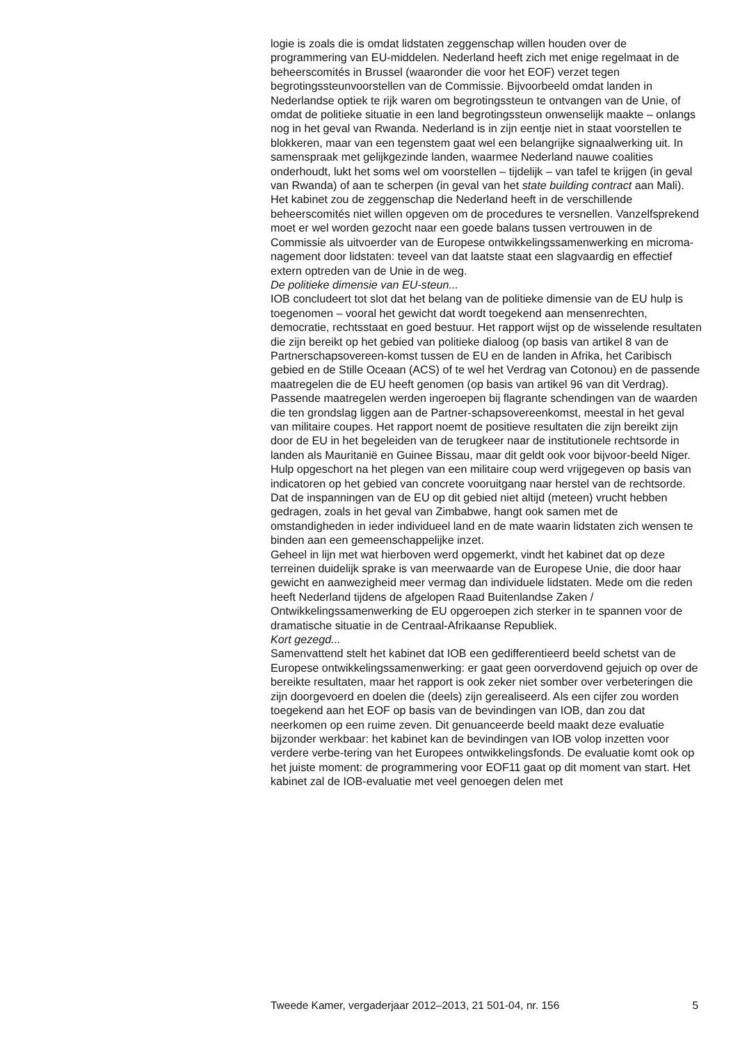logie is zoals die is omdat lidstaten zeggenschap willen houden over de programmering van EU-middelen. Nederland heeft zich met enige regelmaat in de beheerscomités in Brussel (waaronder die voor het EOF) verzet tegen begrotingssteunvoorstellen van de Commissie. Bijvoorbeeld omdat landen in Nederlandse optiek te rijk waren om begrotingssteun te ontvangen van de Unie, of omdat de politieke situatie in een land begrotingssteun onwenselijk maakte – onlangs nog in het geval van Rwanda. Nederland is in zijn eentje niet in staat voorstellen te blokkeren, maar van een tegenstem gaat wel een belangrijke signaalwerking uit. In samenspraak met gelijkgezinde landen, waarmee Nederland nauwe coalities onderhoudt, lukt het soms wel om voorstellen – tijdelijk – van tafel te krijgen (in geval van Rwanda) of aan te scherpen (in geval van het state building contract aan Mali). Het kabinet zou de zeggenschap die Nederland heeft in de verschillende beheerscomités niet willen opgeven om de procedures te versnellen. Vanzelfsprekend moet er wel worden gezocht naar een goede balans tussen vertrouwen in de Commissie als uitvoerder van de Europese ontwikkelingssamenwerking en microma-nagement door lidstaten: teveel van dat laatste staat een slagvaardig en effectief extern optreden van de Unie in de weg.
De politieke dimensie van EU-steun...
IOB concludeert tot slot dat het belang van de politieke dimensie van de EU hulp is toegenomen – vooral het gewicht dat wordt toegekend aan mensenrechten, democratie, rechtsstaat en goed bestuur. Het rapport wijst op de wisselende resultaten die zijn bereikt op het gebied van politieke dialoog (op basis van artikel 8 van de Partnerschapsovereen-komst tussen de EU en de landen in Afrika, het Caribisch gebied en de Stille Oceaan (ACS) of te wel het Verdrag van Cotonou) en de passende maatregelen die de EU heeft genomen (op basis van artikel 96 van dit Verdrag). Passende maatregelen werden ingeroepen bij flagrante schendingen van de waarden die ten grondslag liggen aan de Partner-schapsovereenkomst, meestal in het geval van militaire coupes. Het rapport noemt de positieve resultaten die zijn bereikt zijn door de EU in het begeleiden van de terugkeer naar de institutionele rechtsorde in landen als Mauritanië en Guinee Bissau, maar dit geldt ook voor bijvoor-beeld Niger. Hulp opgeschort na het plegen van een militaire coup werd vrijgegeven op basis van indicatoren op het gebied van concrete vooruitgang naar herstel van de rechtsorde. Dat de inspanningen van de EU op dit gebied niet altijd (meteen) vrucht hebben gedragen, zoals in het geval van Zimbabwe, hangt ook samen met de omstandigheden in ieder individueel land en de mate waarin lidstaten zich wensen te binden aan een gemeenschappelijke inzet.
Geheel in lijn met wat hierboven werd opgemerkt, vindt het kabinet dat op deze terreinen duidelijk sprake is van meerwaarde van de Europese Unie, die door haar gewicht en aanwezigheid meer vermag dan individuele lidstaten. Mede om die reden heeft Nederland tijdens de afgelopen Raad Buitenlandse Zaken / Ontwikkelingssamenwerking de EU opgeroepen zich sterker in te spannen voor de dramatische situatie in de Centraal-Afrikaanse Republiek.
Kort gezegd...
Samenvattend stelt het kabinet dat IOB een gedifferentieerd beeld schetst van de Europese ontwikkelingssamenwerking: er gaat geen oorverdovend gejuich op over de bereikte resultaten, maar het rapport is ook zeker niet somber over verbeteringen die zijn doorgevoerd en doelen die (deels) zijn gerealiseerd. Als een cijfer zou worden toegekend aan het EOF op basis van de bevindingen van IOB, dan zou dat neerkomen op een ruime zeven. Dit genuanceerde beeld maakt deze evaluatie bijzonder werkbaar: het kabinet kan de bevindingen van IOB volop inzetten voor verdere verbe-tering van het Europees ontwikkelingsfonds. De evaluatie komt ook op het juiste moment: de programmering voor EOF11 gaat op dit moment van start. Het kabinet zal de IOB-evaluatie met veel genoegen delen met
Tweede Kamer, vergaderjaar 2012–2013, 21 501-04, nr. 156 5